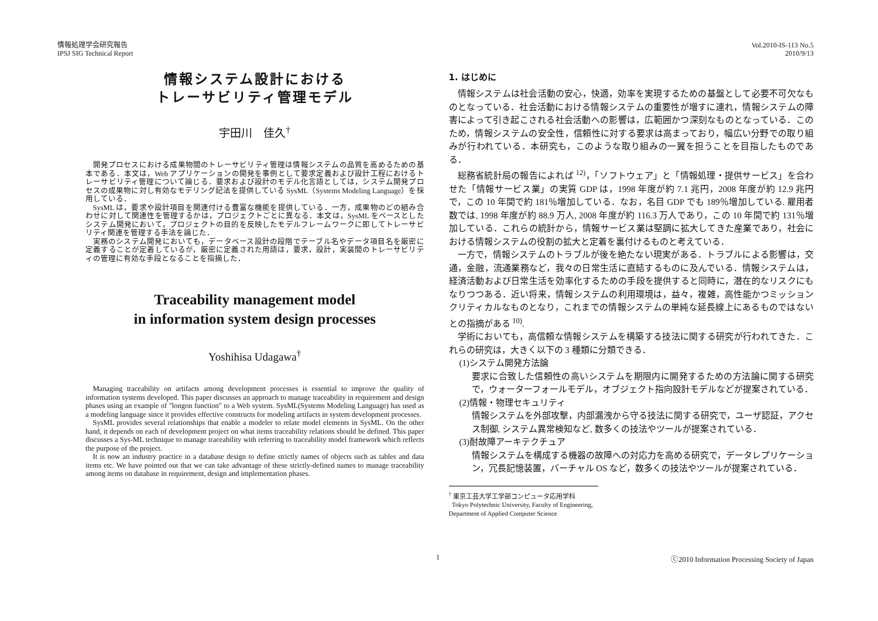情報処理学会研究報告
IPSJ SIG Technical Report
Vol.2010-IS-113 No.5
2010/9/13
情報システム設計における
トレーサビリティ管理モデル
宇田川　佳久<sup>†</sup>
開発プロセスにおける成果物間のトレーサビリティ管理は情報システムの品質を高めるための基本である．本文は，Web アプリケーションの開発を事例として要求定義および設計工程におけるトレーサビリティ管理について論じる．要求および設計のモデル化言語としては，システム開発プロセスの成果物に対し有効なモデリング記法を提供している SysML（Systems Modeling Language）を採用している．
SysML は，要求や設計項目を関連付ける豊富な機能を提供している．一方，成果物のどの組み合わせに対して関連性を管理するかは，プロジェクトごとに異なる．本文は，SysML をベースとしたシステム開発において，プロジェクトの目的を反映したモデルフレームワークに即してトレーサビリティ関連を管理する手法を論じた．
実務のシステム開発においても，データベース設計の段階でテーブル名やデータ項目名を厳密に定義することが定着しているが，厳密に定義された用語は，要求，設計，実装間のトレーサビリティの管理に有効な手段となることを指摘した．
Traceability management model
in information system design processes
Yoshihisa Udagawa<sup>†</sup>
Managing traceability on artifacts among development processes is essential to improve the quality of information systems developed. This paper discusses an approach to manage traceability in requirement and design phases using an example of "longon function" to a Web system. SysML(Systems Modeling Language) has used as a modeling language since it provides effective constructs for modeling artifacts in system development processes.
SysML provides several relationships that enable a modeler to relate model elements in SysML. On the other hand, it depends on each of development project on what items traceability relations should be defined. This paper discusses a Sys-ML technique to manage traceability with referring to traceability model framework which reflects the purpose of the project.
It is now an industry practice in a database design to define strictly names of objects such as tables and data items etc. We have pointed out that we can take advantage of these strictly-defined names to manage traceability among items on database in requirement, design and implementation phases.
1. はじめに
情報システムは社会活動の安心，快適，効率を実現するための基盤として必要不可欠なものとなっている．社会活動における情報システムの重要性が増すに連れ，情報システムの障害によって引き起こされる社会活動への影響は，広範囲かつ深刻なものとなっている．このため，情報システムの安全性，信頼性に対する要求は高まっており，幅広い分野での取り組みが行われている．本研究も，このような取り組みの一翼を担うことを目指したものである．
総務省統計局の報告によれば <sup>12)</sup>，「ソフトウェア」と「情報処理・提供サービス」を合わせた「情報サービス業」の実質 GDP は，1998 年度が約 7.1 兆円，2008 年度が約 12.9 兆円で，この 10 年間で約 181％増加している．なお，名目 GDP でも 189％増加している. 雇用者数では, 1998 年度が約 88.9 万人, 2008 年度が約 116.3 万人であり，この 10 年間で約 131％増加している．これらの統計から，情報サービス業は堅調に拡大してきた産業であり，社会における情報システムの役割の拡大と定着を裏付けるものと考えている．
一方で，情報システムのトラブルが後を絶たない現実がある．トラブルによる影響は，交通，金融，流通業務など，我々の日常生活に直結するものに及んでいる．情報システムは，経済活動および日常生活を効率化するための手段を提供すると同時に，潜在的なリスクにもなりつつある．近い将来，情報システムの利用環境は，益々，複雑，高性能かつミッションクリティカルなものとなり，これまでの情報システムの単純な延長線上にあるものではないとの指摘がある <sup>10)</sup>.
学術においても，高信頼な情報システムを構築する技法に関する研究が行われてきた．これらの研究は，大きく以下の 3 種類に分類できる．
(1)システム開発方法論
要求に合致した信頼性の高いシステムを期限内に開発するための方法論に関する研究で，ウォーターフォールモデル，オブジェクト指向設計モデルなどが提案されている．
(2)情報・物理セキュリティ
情報システムを外部攻撃，内部漏洩から守る技法に関する研究で，ユーザ認証，アクセス制御, システム異常検知など, 数多くの技法やツールが提案されている．
(3)耐故障アーキテクチュア
情報システムを構成する機器の故障への対応力を高める研究で，データレプリケーション，冗長記憶装置，バーチャル OS など，数多くの技法やツールが提案されている．
<sup>†</sup> 東京工芸大学工学部コンピュータ応用学科
Tokyo Polytechnic University, Faculty of Engineering, Department of Applied Computer Science
1 ⓒ2010 Information Processing Society of Japan